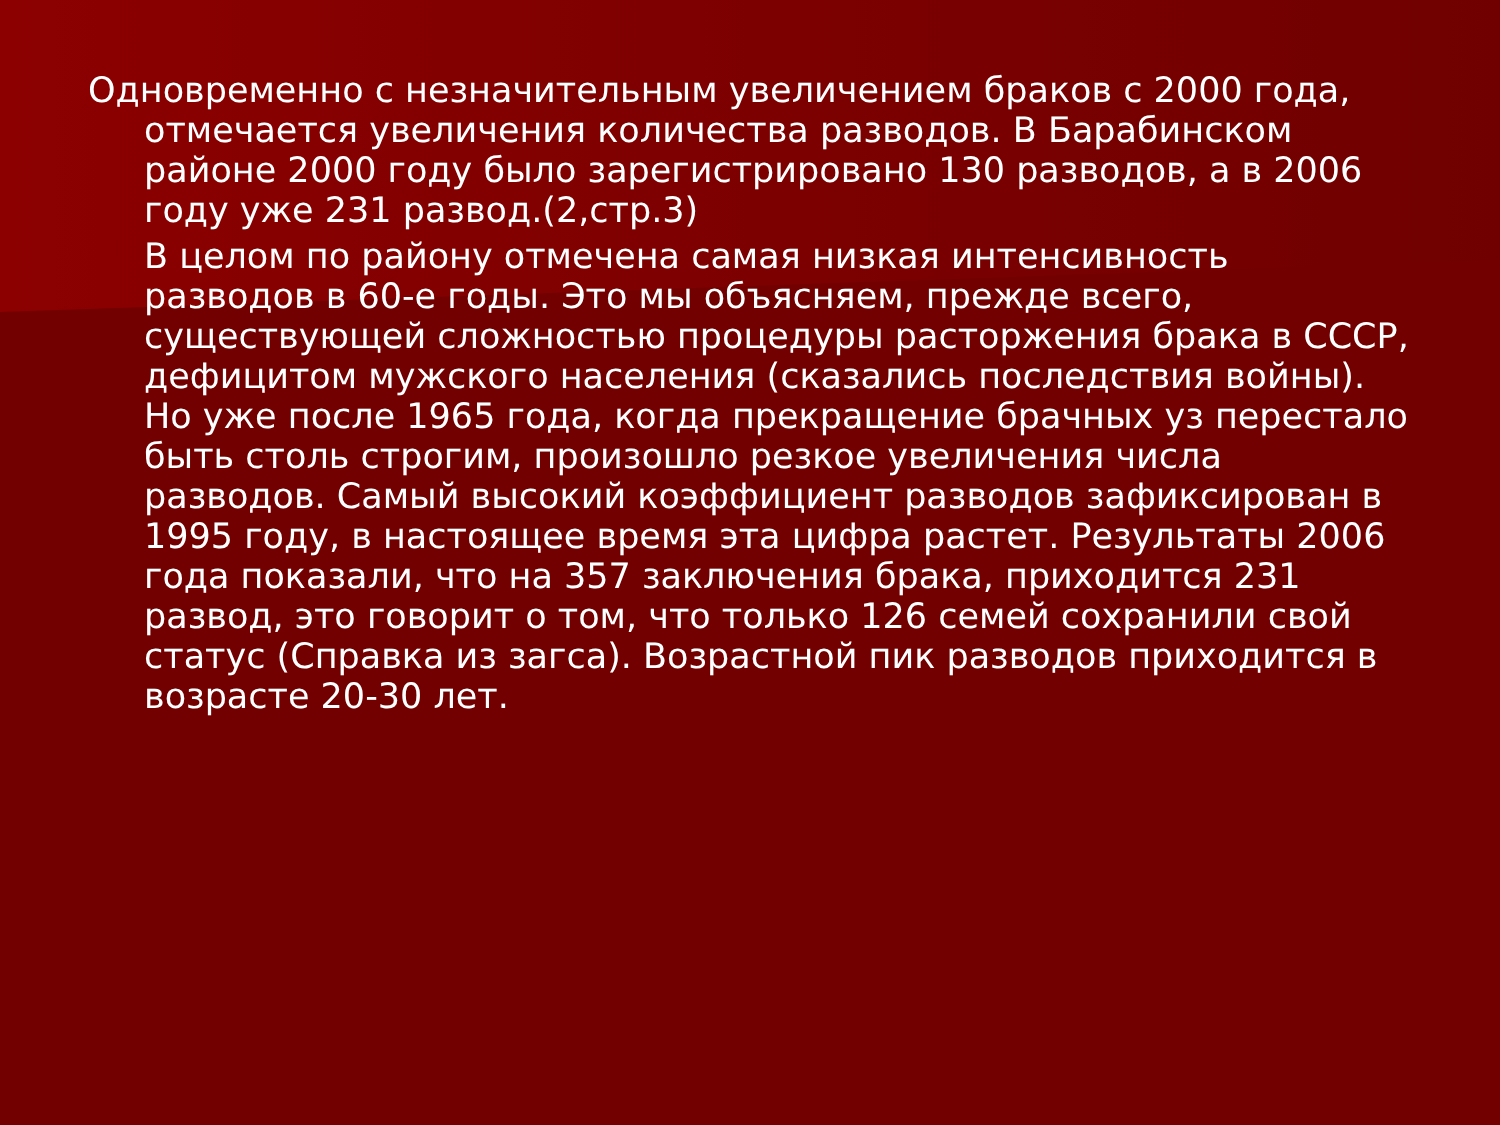Одновременно с незначительным увеличением браков с 2000 года, отмечается увеличения количества разводов. В Барабинском районе 2000 году было зарегистрировано 130 разводов, а в 2006 году уже 231 развод.(2,стр.3)
В целом по району отмечена самая низкая интенсивность разводов в 60-е годы. Это мы объясняем, прежде всего, существующей сложностью процедуры расторжения брака в СССР, дефицитом мужского населения (сказались последствия войны). Но уже после 1965 года, когда прекращение брачных уз перестало быть столь строгим, произошло резкое увеличения числа разводов. Самый высокий коэффициент разводов зафиксирован в 1995 году, в настоящее время эта цифра растет. Результаты 2006 года показали, что на 357 заключения брака, приходится 231 развод, это говорит о том, что только 126 семей сохранили свой статус (Справка из загса). Возрастной пик разводов приходится в возрасте 20-30 лет.